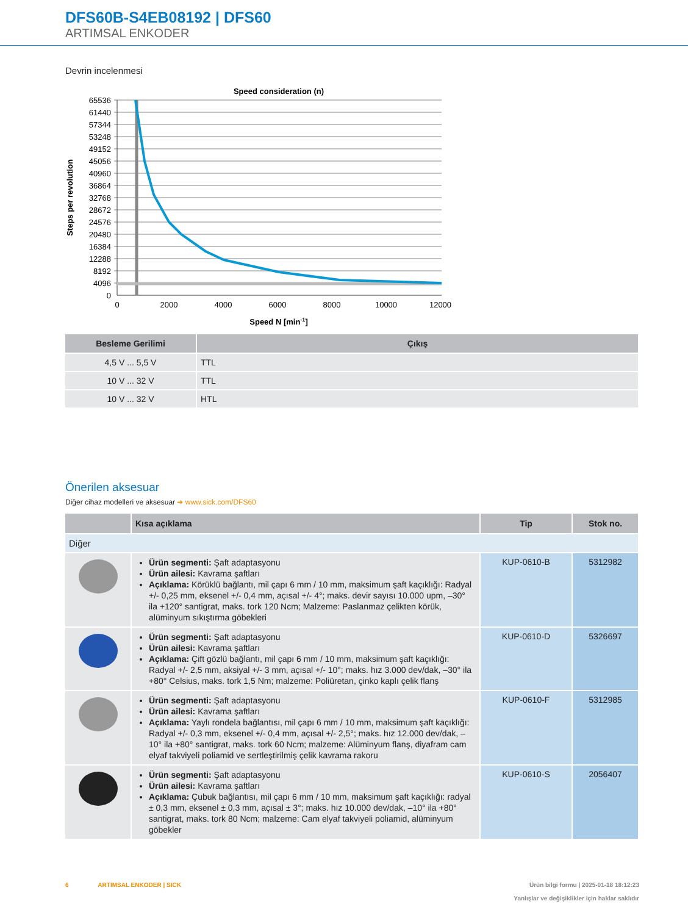DFS60B-S4EB08192 | DFS60
ARTIMSAL ENKODER
Devrin incelenmesi
Speed consideration (n)
65536
61440
57344
53248
49152
45056
40960
36864
32768
28672
24576
20480
16384
12288
8192
4096
0
0
2000
4000
6000
8000
10000
12000
Speed N [min-1]
Steps per revolution
| Besleme Gerilimi | Çıkış |
| --- | --- |
| 4,5 V ... 5,5 V | TTL |
| 10 V ... 32 V | TTL |
| 10 V ... 32 V | HTL |
Önerilen aksesuar
Diğer cihaz modelleri ve aksesuar ➜ www.sick.com/DFS60
| | Kısa açıklama | Tip | Stok no. |
| --- | --- | --- | --- |
| Diğer | | | |
| | Ürün segmenti: Şaft adaptasyonu Ürün ailesi: Kavrama şaftları Açıklama: Körüklü bağlantı, mil çapı 6 mm / 10 mm, maksimum şaft kaçıklığı: Radyal +/- 0,25 mm, eksenel +/- 0,4 mm, açısal +/- 4°; maks. devir sayısı 10.000 upm, –30° ila +120° santigrat, maks. tork 120 Ncm; Malzeme: Paslanmaz çelikten körük, alüminyum sıkıştırma göbekleri | KUP-0610-B | 5312982 |
| | Ürün segmenti: Şaft adaptasyonu Ürün ailesi: Kavrama şaftları Açıklama: Çift gözlü bağlantı, mil çapı 6 mm / 10 mm, maksimum şaft kaçıklığı: Radyal +/- 2,5 mm, aksiyal +/- 3 mm, açısal +/- 10°; maks. hız 3.000 dev/dak, –30° ila +80° Celsius, maks. tork 1,5 Nm; malzeme: Poliüretan, çinko kaplı çelik flanş | KUP-0610-D | 5326697 |
| | Ürün segmenti: Şaft adaptasyonu Ürün ailesi: Kavrama şaftları Açıklama: Yaylı rondela bağlantısı, mil çapı 6 mm / 10 mm, maksimum şaft kaçıklığı: Radyal +/- 0,3 mm, eksenel +/- 0,4 mm, açısal +/- 2,5°; maks. hız 12.000 dev/dak, –10° ila +80° santigrat, maks. tork 60 Ncm; malzeme: Alüminyum flanş, diyafram cam elyaf takviyeli poliamid ve sertleştirilmiş çelik kavrama rakoru | KUP-0610-F | 5312985 |
| | Ürün segmenti: Şaft adaptasyonu Ürün ailesi: Kavrama şaftları Açıklama: Çubuk bağlantısı, mil çapı 6 mm / 10 mm, maksimum şaft kaçıklığı: radyal ± 0,3 mm, eksenel ± 0,3 mm, açısal ± 3°; maks. hız 10.000 dev/dak, –10° ila +80° santigrat, maks. tork 80 Ncm; malzeme: Cam elyaf takviyeli poliamid, alüminyum göbekler | KUP-0610-S | 2056407 |
6 ARTIMSAL ENKODER | SICK Ürün bilgi formu | 2025-01-18 18:12:23
Yanlışlar ve değişiklikler için haklar saklıdır